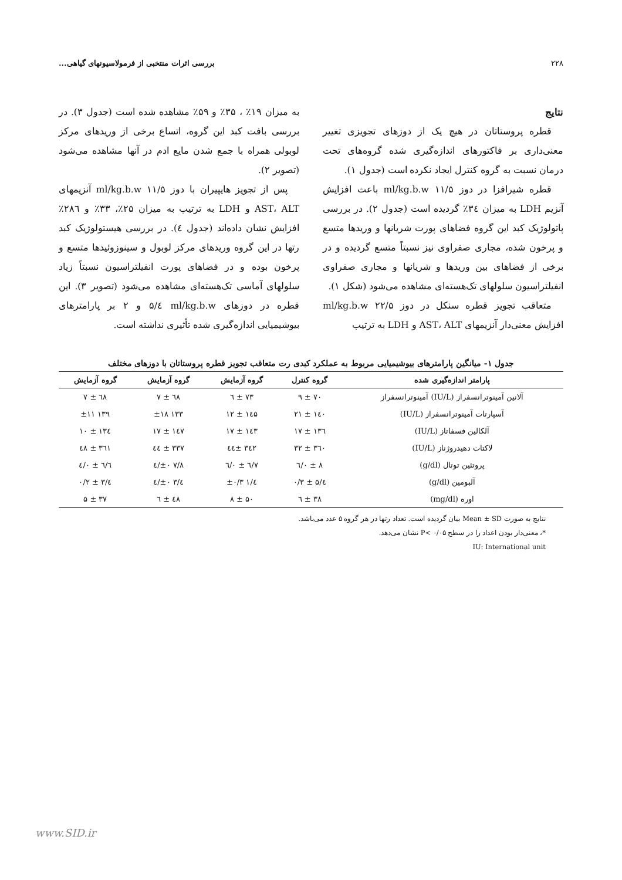۲۲۸ بررسی اثرات منتخبی از فرمولاسیونهای گیاهی...
نتایج
قطره پروستاتان در هیچ یک از دوزهای تجویزی تغییر معنی‌داری بر فاکتورهای اندازه‌گیری شده گروه‌های تحت درمان نسبت به گروه کنترل ایجاد نکرده است (جدول ۱).
قطره شیرافزا در دوز ml/kg.b.w ۱۱/۵ باعث افزایش آنزیم LDH به میزان ۳٤٪ گردیده است (جدول ۲). در بررسی پاتولوژیک کبد این گروه فضاهای پورت شریانها و وریدها متسع و پرخون شده، مجاری صفراوی نیز نسبتاً متسع گردیده و در برخی از فضاهای بین وریدها و شریانها و مجاری صفراوی انفیلتراسیون سلولهای تک‌هسته‌ای مشاهده می‌شود (شکل ۱).
متعاقب تجویز قطره سنکل در دوز ml/kg.b.w ۲۲/۵ افزایش معنی‌دار آنزیمهای AST، ALT و LDH به ترتیب
به میزان ۱۹٪ ، ۳۵٪ و ۵۹٪ مشاهده شده است (جدول ۳). در بررسی بافت کبد این گروه، اتساع برخی از وریدهای مرکز لوبولی همراه با جمع شدن مایع ادم در آنها مشاهده می‌شود (تصویر ۲).
پس از تجویز هایپیران با دوز ml/kg.b.w ۱۱/۵ آنزیمهای AST، ALT و LDH به ترتیب به میزان ۲۵٪، ۳۳٪ و ۲۸٦٪ افزایش نشان داده‌اند (جدول ٤). در بررسی هیستولوژیک کبد رتها در این گروه وریدهای مرکز لوبول و سینوزوئیدها متسع و پرخون بوده و در فضاهای پورت انفیلتراسیون نسبتاً زیاد سلولهای آماسی تک‌هسته‌ای مشاهده می‌شود (تصویر ۳). این قطره در دوزهای ml/kg.b.w ٤/۵ و ۲ بر پارامترهای بیوشیمیایی اندازه‌گیری شده تأثیری نداشته است.
جدول ۱- میانگین پارامترهای بیوشیمیایی مربوط به عملکرد کبدی رت متعاقب تجویز قطره پروستاتان با دوزهای مختلف
| پارامتر اندازه‌گیری شده | گروه کنترل | گروه آزمایش | گروه آزمایش | گروه آزمایش |
| --- | --- | --- | --- | --- |
| آلانین آمینوترانسفراز (IU/L) آمینوترانسفراز | ۷۰ ± ۹ | ۷۳ ± ٦ | ٦۸ ± ۷ | ٦۸ ± ۷ |
| آسپارتات آمینوترانسفراز (IU/L) | ۱٤۰ ± ۲۱ | ۱٤۵ ± ۱۲ | ۱۳۳ ±۱۸ | ۱۳۹ ±۱۱ |
| آلکالین فسفاتاز (IU/L) | ۱۳٦ ± ۱۷ | ۱٤۳ ± ۱۷ | ۱٤۷ ± ۱۷ | ۱۳٤ ± ۱۰ |
| لاکتات دهیدروژناز (IU/L) | ۳٦۰ ± ۳۲ | ۳٤۲ ±٤٤ | ۳۳۷ ± ٤٤ | ۳٦۱ ± ٤۸ |
| پروتئین توتال (g/dl) | ۸ ± ۰/٦ | ۷/٦ ± ۰/٦ | ۷/۸ ±۰/٤ | ٦/٦ ± ۰/٤ |
| آلبومین (g/dl) | ٤/۵ ± ۰/۳ | ٤/۱ ±۰/۳ | ٤/۳ ±۰/٤ | ٤/۳ ± ۰/۲ |
| اوره (mg/dl) | ۳۸ ± ٦ | ۵۰ ± ۸ | ٤۸ ± ٦ | ۳۷ ± ۵ |
نتایج به صورت Mean ± SD بیان گردیده است. تعداد رتها در هر گروه ۵ عدد می‌باشد.
*، معنی‌دار بودن اعداد را در سطح P< ۰/۰۵ نشان می‌دهد.
IU: International unit
www.SID.ir